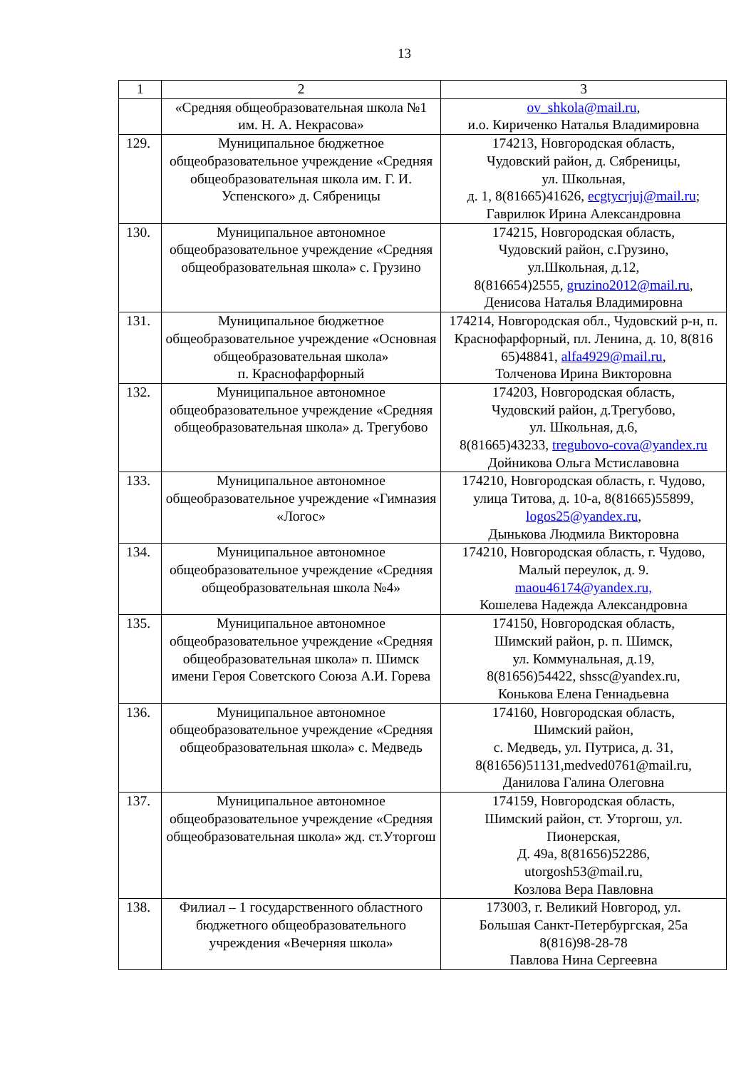13
| 1 | 2 | 3 |
| --- | --- | --- |
| | «Средняя общеобразовательная школа №1 им. Н. А. Некрасова» | ov_shkola@mail.ru , и.о. Кириченко Наталья Владимировна |
| 129. | Муниципальное бюджетное общеобразовательное учреждение «Средняя общеобразовательная школа им. Г. И. Успенского» д. Сябреницы | 174213, Новгородская область, Чудовский район, д. Сябреницы, ул. Школьная, д. 1, 8(81665)41626, ecgtycrjuj@mail.ru ; Гаврилюк Ирина Александровна |
| 130. | Муниципальное автономное общеобразовательное учреждение «Средняя общеобразовательная школа» с. Грузино | 174215, Новгородская область, Чудовский район, с.Грузино, ул.Школьная, д.12, 8(816654)2555, gruzino2012@mail.ru , Денисова Наталья Владимировна |
| 131. | Муниципальное бюджетное общеобразовательное учреждение «Основная общеобразовательная школа» п. Краснофарфорный | 174214, Новгородская обл., Чудовский р-н, п. Краснофарфорный, пл. Ленина, д. 10, 8(816 65)48841, alfa4929@mail.ru , Толченова Ирина Викторовна |
| 132. | Муниципальное автономное общеобразовательное учреждение «Средняя общеобразовательная школа» д. Трегубово | 174203, Новгородская область, Чудовский район, д.Трегубово, ул. Школьная, д.6, 8(81665)43233, tregubovo-cova@yandex.ru Дойникова Ольга Мстиславовна |
| 133. | Муниципальное автономное общеобразовательное учреждение «Гимназия «Логос» | 174210, Новгородская область, г. Чудово, улица Титова, д. 10-а, 8(81665)55899, logos25@yandex.ru , Дынькова Людмила Викторовна |
| 134. | Муниципальное автономное общеобразовательное учреждение «Средняя общеобразовательная школа №4» | 174210, Новгородская область, г. Чудово, Малый переулок, д. 9. maou46174@yandex.ru, Кошелева Надежда Александровна |
| 135. | Муниципальное автономное общеобразовательное учреждение «Средняя общеобразовательная школа» п. Шимск имени Героя Советского Союза А.И. Горева | 174150, Новгородская область, Шимский район, р. п. Шимск, ул. Коммунальная, д.19, 8(81656)54422, shssc@yandex.ru, Конькова Елена Геннадьевна |
| 136. | Муниципальное автономное общеобразовательное учреждение «Средняя общеобразовательная школа» с. Медведь | 174160, Новгородская область, Шимский район, с. Медведь, ул. Путриса, д. 31, 8(81656)51131,medved0761@mail.ru, Данилова Галина Олеговна |
| 137. | Муниципальное автономное общеобразовательное учреждение «Средняя общеобразовательная школа» жд. ст.Уторгош | 174159, Новгородская область, Шимский район, ст. Уторгош, ул. Пионерская, Д. 49а, 8(81656)52286, utorgosh53@mail.ru, Козлова Вера Павловна |
| 138. | Филиал – 1 государственного областного бюджетного общеобразовательного учреждения «Вечерняя школа» | 173003, г. Великий Новгород, ул. Большая Санкт-Петербургская, 25а 8(816)98-28-78 Павлова Нина Сергеевна |